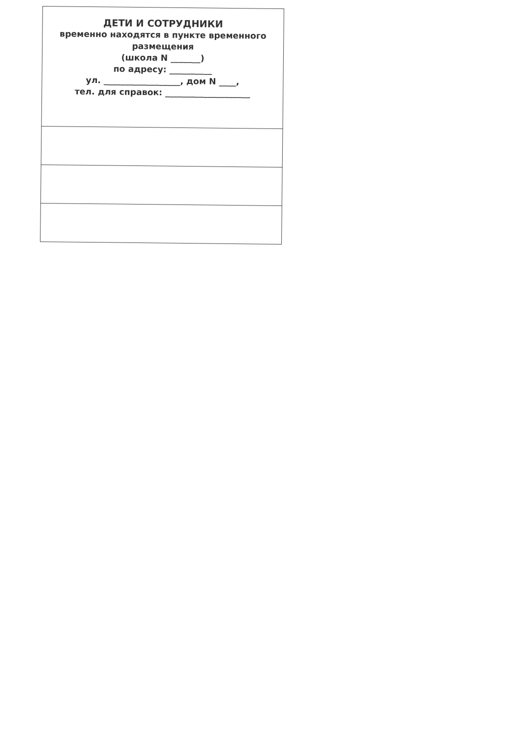| ДЕТИ И СОТРУДНИКИ временно находятся в пункте временного размещения (школа N _______) по адресу: __________ ул. __________________, дом N ____, тел. для справок: ____________________ |